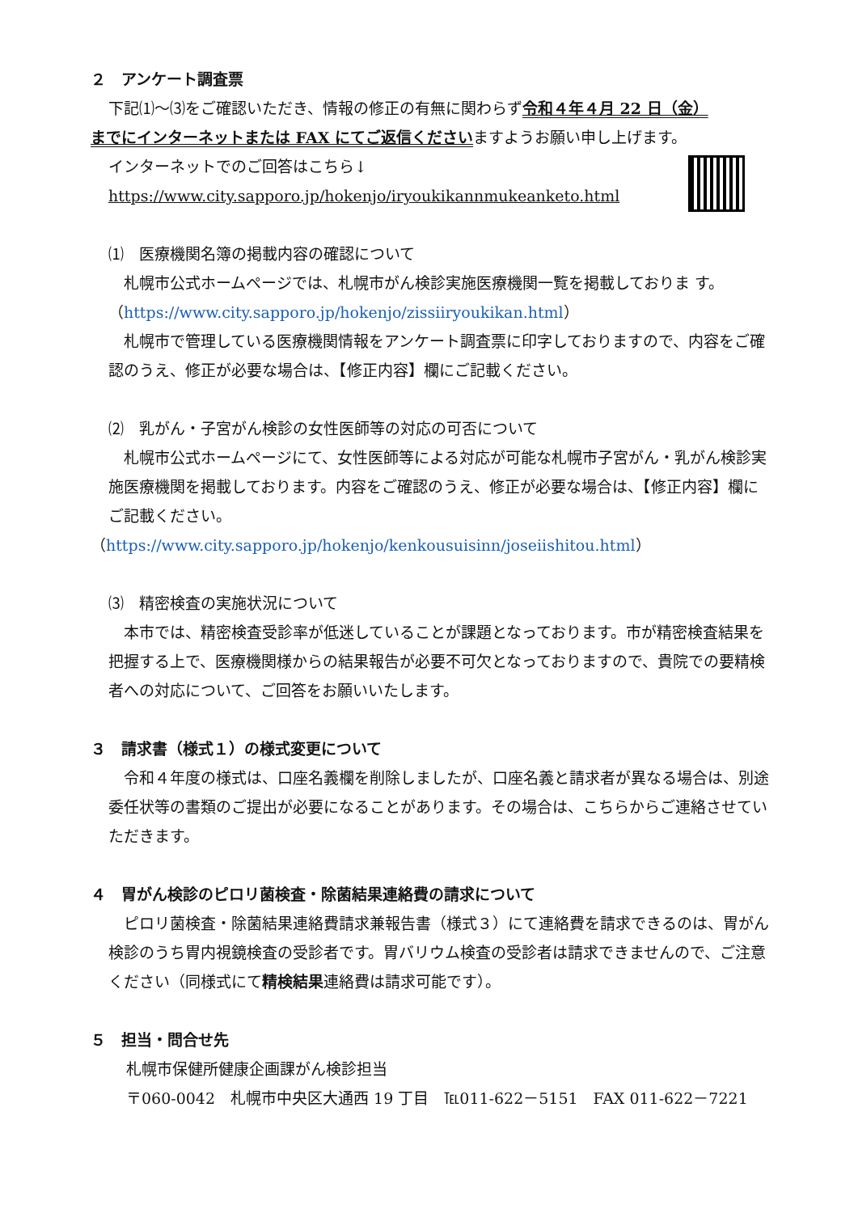２　アンケート調査票
下記⑴～⑶をご確認いただき、情報の修正の有無に関わらず令和４年４月 22 日（金）
までにインターネットまたは FAX にてご返信くださいますようお願い申し上げます。
インターネットでのご回答はこちら↓
https://www.city.sapporo.jp/hokenjo/iryoukikannmukeanketo.html
⑴　医療機関名簿の掲載内容の確認について
　札幌市公式ホームページでは、札幌市がん検診実施医療機関一覧を掲載しておりま す。（https://www.city.sapporo.jp/hokenjo/zissiiryoukikan.html）
　札幌市で管理している医療機関情報をアンケート調査票に印字しておりますので、内容をご確認のうえ、修正が必要な場合は、【修正内容】欄にご記載ください。
⑵　乳がん・子宮がん検診の女性医師等の対応の可否について
　札幌市公式ホームページにて、女性医師等による対応が可能な札幌市子宮がん・乳がん検診実施医療機関を掲載しております。内容をご確認のうえ、修正が必要な場合は、【修正内容】欄にご記載ください。
（https://www.city.sapporo.jp/hokenjo/kenkousuisinn/joseiishitou.html）
⑶　精密検査の実施状況について
　本市では、精密検査受診率が低迷していることが課題となっております。市が精密検査結果を把握する上で、医療機関様からの結果報告が必要不可欠となっておりますので、貴院での要精検者への対応について、ご回答をお願いいたします。
３　請求書（様式１）の様式変更について
　令和４年度の様式は、口座名義欄を削除しましたが、口座名義と請求者が異なる場合は、別途委任状等の書類のご提出が必要になることがあります。その場合は、こちらからご連絡させていただきます。
４　胃がん検診のピロリ菌検査・除菌結果連絡費の請求について
　ピロリ菌検査・除菌結果連絡費請求兼報告書（様式３）にて連絡費を請求できるのは、胃がん検診のうち胃内視鏡検査の受診者です。胃バリウム検査の受診者は請求できませんので、ご注意ください（同様式にて精検結果連絡費は請求可能です）。
５　担当・問合せ先
札幌市保健所健康企画課がん検診担当
〒060-0042　札幌市中央区大通西 19 丁目　℡011-622－5151　FAX 011-622－7221